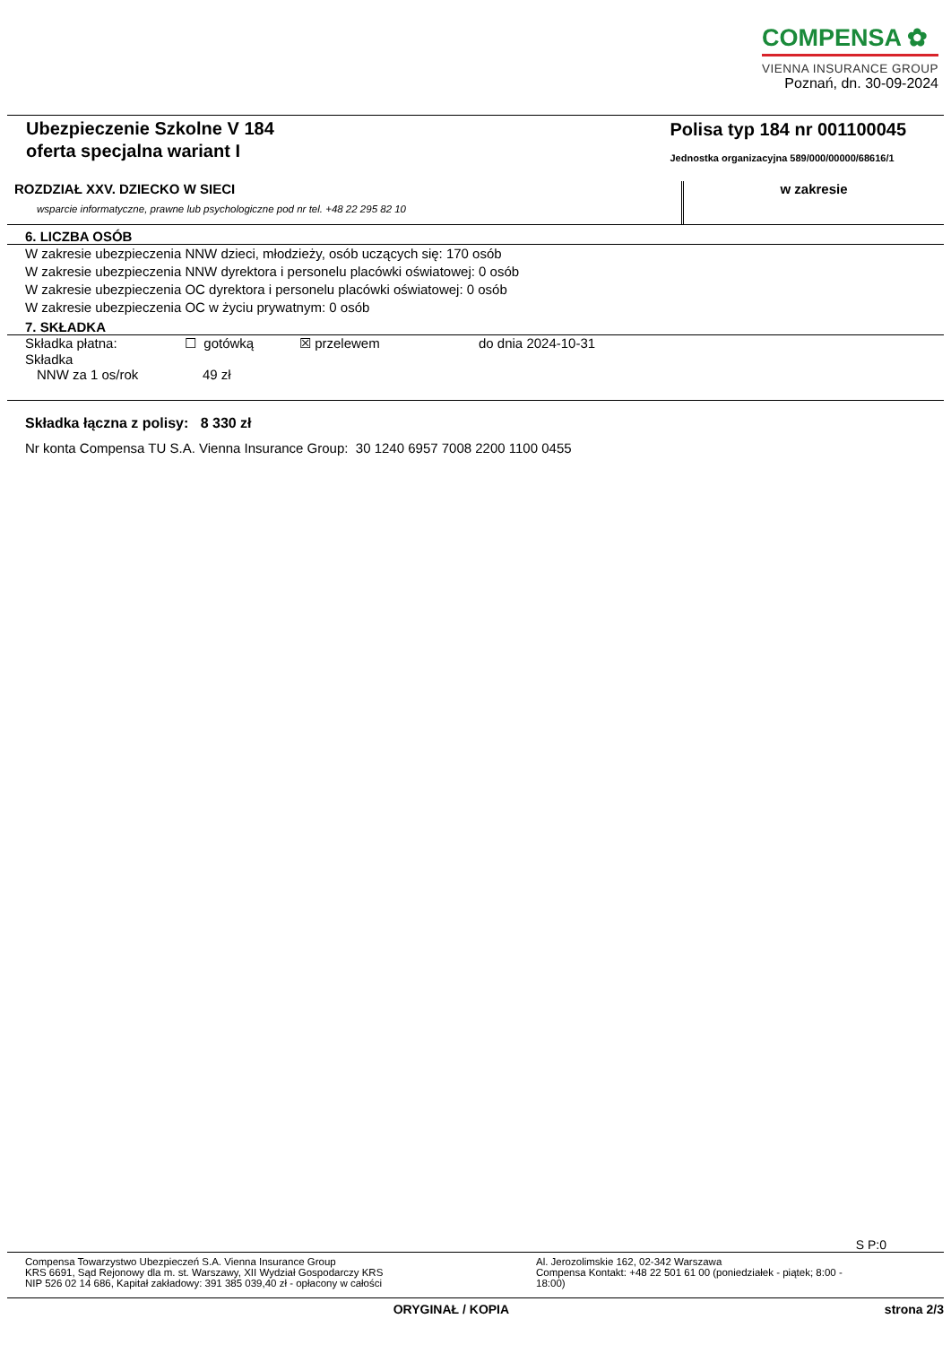COMPENSA ✿
VIENNA INSURANCE GROUP
Poznań, dn. 30-09-2024
Ubezpieczenie Szkolne V 184
oferta specjalna wariant I
Polisa typ 184 nr 001100045
Jednostka organizacyjna 589/000/00000/68616/1
ROZDZIAŁ XXV. DZIECKO W SIECI
wsparcie informatyczne, prawne lub psychologiczne pod nr tel. +48 22 295 82 10
w zakresie
6. LICZBA OSÓB
W zakresie ubezpieczenia NNW dzieci, młodzieży, osób uczących się: 170 osób
W zakresie ubezpieczenia NNW dyrektora i personelu placówki oświatowej: 0 osób
W zakresie ubezpieczenia OC dyrektora i personelu placówki oświatowej: 0 osób
W zakresie ubezpieczenia OC w życiu prywatnym: 0 osób
7. SKŁADKA
Składka płatna: ☐ gotówką ☒ przelewem do dnia 2024-10-31
Składka
NNW za 1 os/rok 49 zł
Składka łączna z polisy: 8 330 zł
Nr konta Compensa TU S.A. Vienna Insurance Group: 30 1240 6957 7008 2200 1100 0455
S P:0
Compensa Towarzystwo Ubezpieczeń S.A. Vienna Insurance Group
KRS 6691, Sąd Rejonowy dla m. st. Warszawy, XII Wydział Gospodarczy KRS
NIP 526 02 14 686, Kapitał zakładowy: 391 385 039,40 zł - opłacony w całości
Al. Jerozolimskie 162, 02-342 Warszawa
Compensa Kontakt: +48 22 501 61 00 (poniedziałek - piątek; 8:00 - 18:00)
ORYGINAŁ / KOPIA strona 2/3